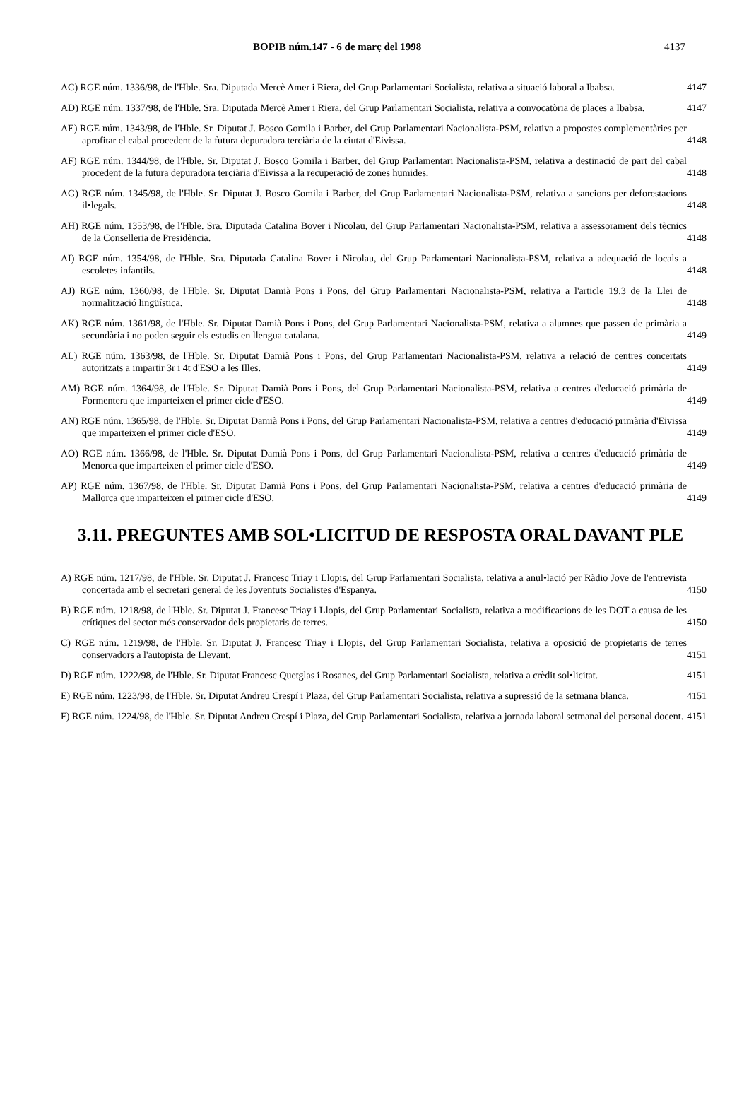BOPIB núm.147 - 6 de març del 1998 4137
AC) RGE núm. 1336/98, de l'Hble. Sra. Diputada Mercè Amer i Riera, del Grup Parlamentari Socialista, relativa a situació laboral a Ibabsa.
4147
AD) RGE núm. 1337/98, de l'Hble. Sra. Diputada Mercè Amer i Riera, del Grup Parlamentari Socialista, relativa a convocatòria de places a Ibabsa.
4147
AE) RGE núm. 1343/98, de l'Hble. Sr. Diputat J. Bosco Gomila i Barber, del Grup Parlamentari Nacionalista-PSM, relativa a propostes complementàries per aprofitar el cabal procedent de la futura depuradora terciària de la ciutat d'Eivissa.
4148
AF) RGE núm. 1344/98, de l'Hble. Sr. Diputat J. Bosco Gomila i Barber, del Grup Parlamentari Nacionalista-PSM, relativa a destinació de part del cabal procedent de la futura depuradora terciària d'Eivissa a la recuperació de zones humides.
4148
AG) RGE núm. 1345/98, de l'Hble. Sr. Diputat J. Bosco Gomila i Barber, del Grup Parlamentari Nacionalista-PSM, relativa a sancions per deforestacions il•legals.
4148
AH) RGE núm. 1353/98, de l'Hble. Sra. Diputada Catalina Bover i Nicolau, del Grup Parlamentari Nacionalista-PSM, relativa a assessorament dels tècnics de la Conselleria de Presidència.
4148
AI) RGE núm. 1354/98, de l'Hble. Sra. Diputada Catalina Bover i Nicolau, del Grup Parlamentari Nacionalista-PSM, relativa a adequació de locals a escoletes infantils.
4148
AJ) RGE núm. 1360/98, de l'Hble. Sr. Diputat Damià Pons i Pons, del Grup Parlamentari Nacionalista-PSM, relativa a l'article 19.3 de la Llei de normalització lingüística.
4148
AK) RGE núm. 1361/98, de l'Hble. Sr. Diputat Damià Pons i Pons, del Grup Parlamentari Nacionalista-PSM, relativa a alumnes que passen de primària a secundària i no poden seguir els estudis en llengua catalana.
4149
AL) RGE núm. 1363/98, de l'Hble. Sr. Diputat Damià Pons i Pons, del Grup Parlamentari Nacionalista-PSM, relativa a relació de centres concertats autoritzats a impartir 3r i 4t d'ESO a les Illes.
4149
AM) RGE núm. 1364/98, de l'Hble. Sr. Diputat Damià Pons i Pons, del Grup Parlamentari Nacionalista-PSM, relativa a centres d'educació primària de Formentera que imparteixen el primer cicle d'ESO.
4149
AN) RGE núm. 1365/98, de l'Hble. Sr. Diputat Damià Pons i Pons, del Grup Parlamentari Nacionalista-PSM, relativa a centres d'educació primària d'Eivissa que imparteixen el primer cicle d'ESO.
4149
AO) RGE núm. 1366/98, de l'Hble. Sr. Diputat Damià Pons i Pons, del Grup Parlamentari Nacionalista-PSM, relativa a centres d'educació primària de Menorca que imparteixen el primer cicle d'ESO.
4149
AP) RGE núm. 1367/98, de l'Hble. Sr. Diputat Damià Pons i Pons, del Grup Parlamentari Nacionalista-PSM, relativa a centres d'educació primària de Mallorca que imparteixen el primer cicle d'ESO.
4149
3.11. PREGUNTES AMB SOL•LICITUD DE RESPOSTA ORAL DAVANT PLE
A) RGE núm. 1217/98, de l'Hble. Sr. Diputat J. Francesc Triay i Llopis, del Grup Parlamentari Socialista, relativa a anul•lació per Ràdio Jove de l'entrevista concertada amb el secretari general de les Joventuts Socialistes d'Espanya.
4150
B) RGE núm. 1218/98, de l'Hble. Sr. Diputat J. Francesc Triay i Llopis, del Grup Parlamentari Socialista, relativa a modificacions de les DOT a causa de les crítiques del sector més conservador dels propietaris de terres.
4150
C) RGE núm. 1219/98, de l'Hble. Sr. Diputat J. Francesc Triay i Llopis, del Grup Parlamentari Socialista, relativa a oposició de propietaris de terres conservadors a l'autopista de Llevant.
4151
D) RGE núm. 1222/98, de l'Hble. Sr. Diputat Francesc Quetglas i Rosanes, del Grup Parlamentari Socialista, relativa a crèdit sol•licitat.
4151
E) RGE núm. 1223/98, de l'Hble. Sr. Diputat Andreu Crespí i Plaza, del Grup Parlamentari Socialista, relativa a supressió de la setmana blanca.
4151
F) RGE núm. 1224/98, de l'Hble. Sr. Diputat Andreu Crespí i Plaza, del Grup Parlamentari Socialista, relativa a jornada laboral setmanal del personal docent.
4151